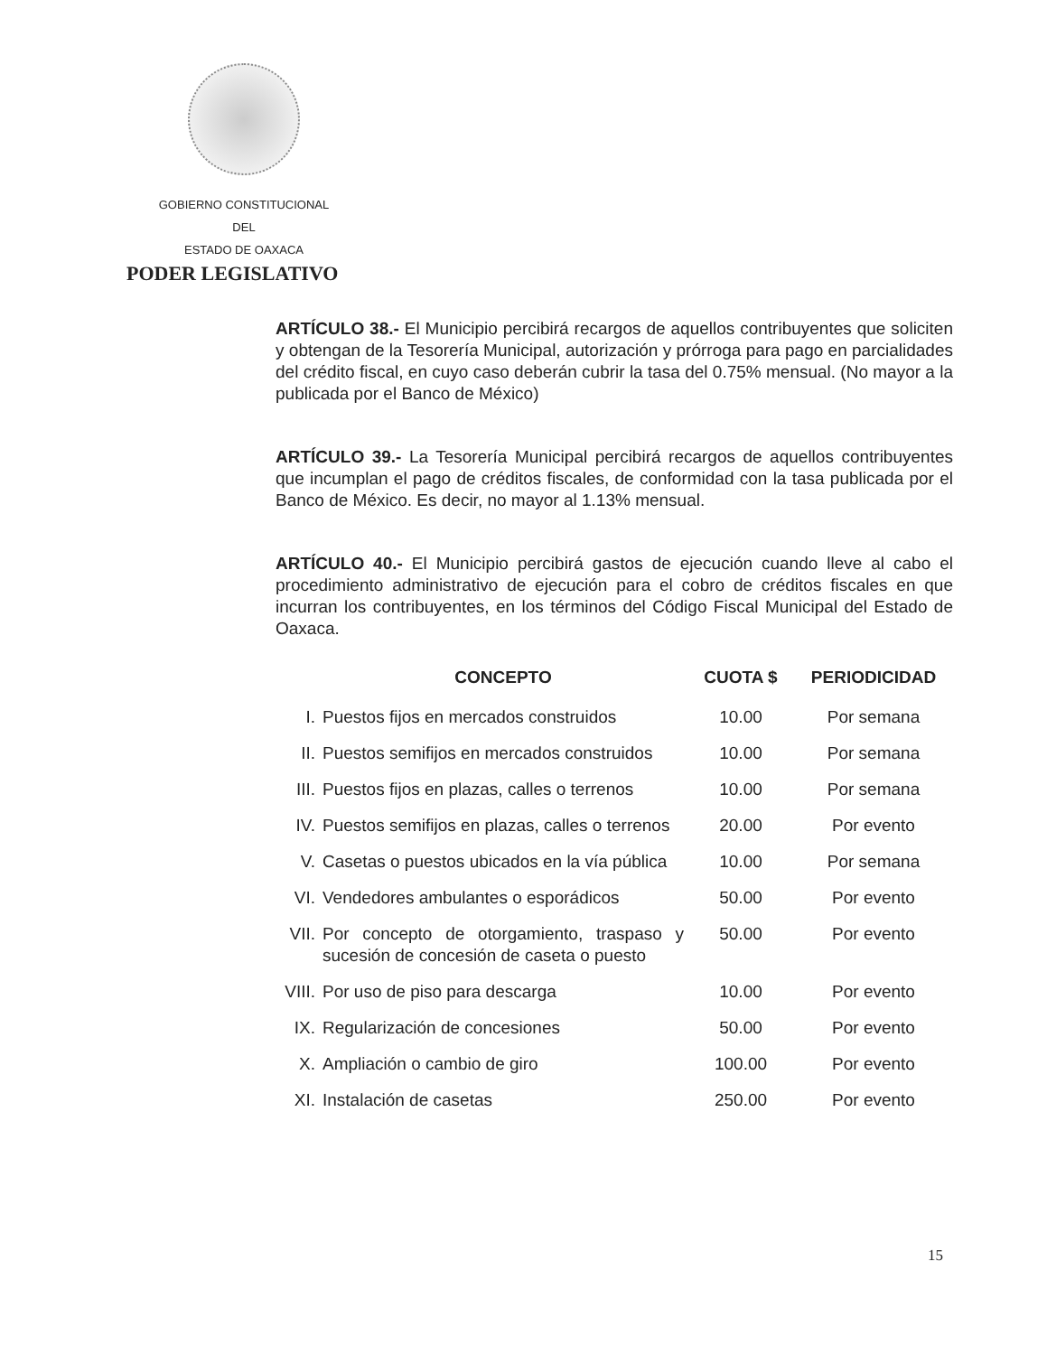GOBIERNO CONSTITUCIONAL
DEL
ESTADO DE OAXACA
PODER LEGISLATIVO
ARTÍCULO 38.- El Municipio percibirá recargos de aquellos contribuyentes que soliciten y obtengan de la Tesorería Municipal, autorización y prórroga para pago en parcialidades del crédito fiscal, en cuyo caso deberán cubrir la tasa del 0.75% mensual. (No mayor a la publicada por el Banco de México)
ARTÍCULO 39.- La Tesorería Municipal percibirá recargos de aquellos contribuyentes que incumplan el pago de créditos fiscales, de conformidad con la tasa publicada por el Banco de México. Es decir, no mayor al 1.13% mensual.
ARTÍCULO 40.- El Municipio percibirá gastos de ejecución cuando lleve al cabo el procedimiento administrativo de ejecución para el cobro de créditos fiscales en que incurran los contribuyentes, en los términos del Código Fiscal Municipal del Estado de Oaxaca.
| | CONCEPTO | CUOTA $ | PERIODICIDAD |
| --- | --- | --- | --- |
| I. | Puestos fijos en mercados construidos | 10.00 | Por semana |
| II. | Puestos semifijos en mercados construidos | 10.00 | Por semana |
| III. | Puestos fijos en plazas, calles o terrenos | 10.00 | Por semana |
| IV. | Puestos semifijos en plazas, calles o terrenos | 20.00 | Por evento |
| V. | Casetas o puestos ubicados en la vía pública | 10.00 | Por semana |
| VI. | Vendedores ambulantes o esporádicos | 50.00 | Por evento |
| VII. | Por concepto de otorgamiento, traspaso y sucesión de concesión de caseta o puesto | 50.00 | Por evento |
| VIII. | Por uso de piso para descarga | 10.00 | Por evento |
| IX. | Regularización de concesiones | 50.00 | Por evento |
| X. | Ampliación o cambio de giro | 100.00 | Por evento |
| XI. | Instalación de casetas | 250.00 | Por evento |
15